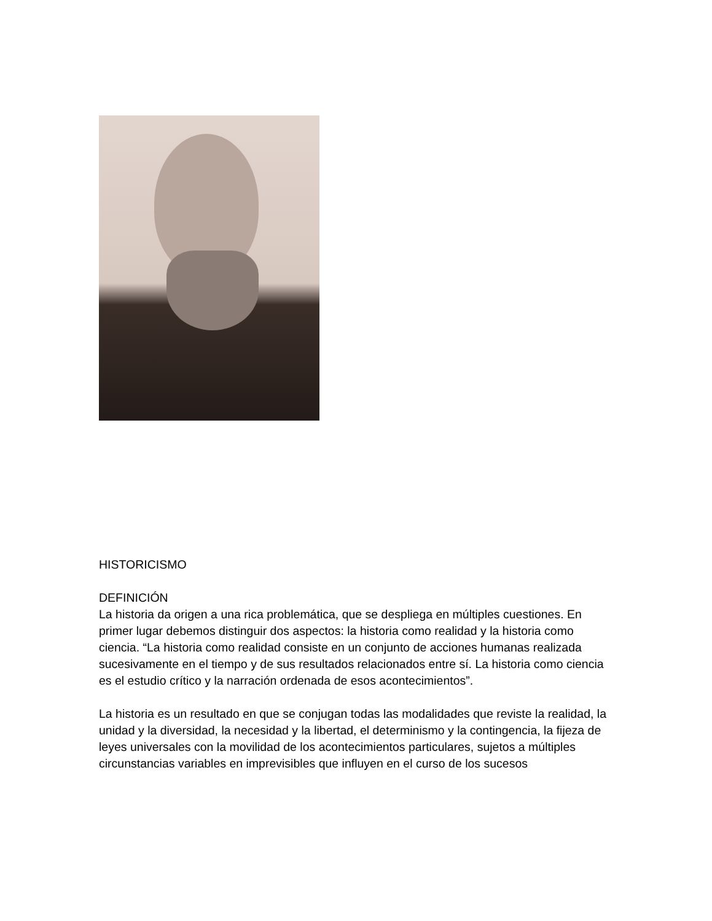HISTORICISMO
DEFINICIÓN
La historia da origen a una rica problemática, que se despliega en múltiples cuestiones. En primer lugar debemos distinguir dos aspectos: la historia como realidad y la historia como ciencia. “La historia como realidad consiste en un conjunto de acciones humanas realizada sucesivamente en el tiempo y de sus resultados relacionados entre sí. La historia como ciencia es el estudio crítico y la narración ordenada de esos acontecimientos”.
La historia es un resultado en que se conjugan todas las modalidades que reviste la realidad, la unidad y la diversidad, la necesidad y la libertad, el determinismo y la contingencia, la fijeza de leyes universales con la movilidad de los acontecimientos particulares, sujetos a múltiples circunstancias variables en imprevisibles que influyen en el curso de los sucesos